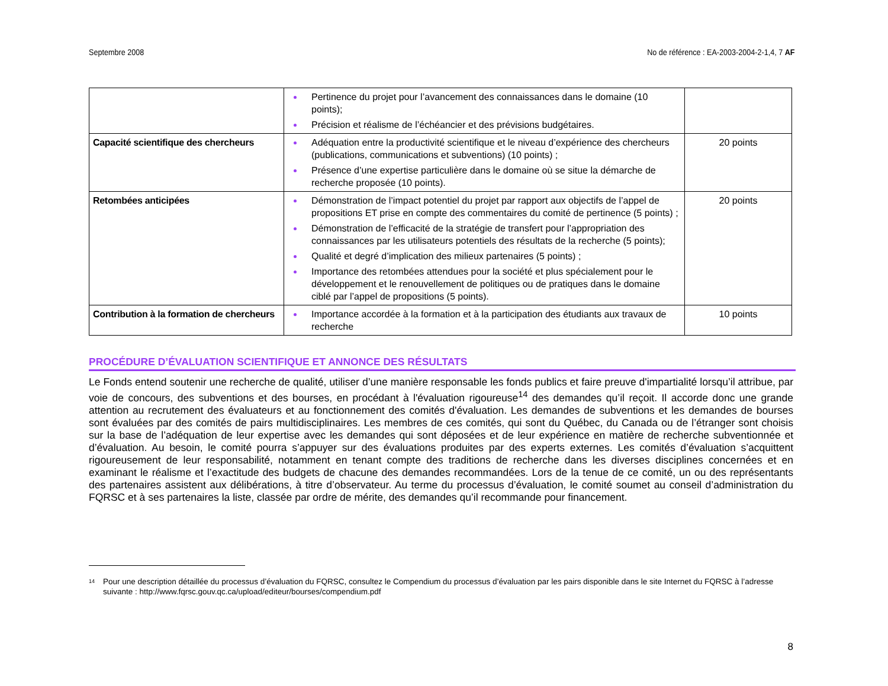Septembre 2008 No de référence : EA-2003-2004-2-1,4, 7 AF
| | Pertinence du projet pour l’avancement des connaissances dans le domaine (10 points); Précision et réalisme de l’échéancier et des prévisions budgétaires. | |
| Capacité scientifique des chercheurs | Adéquation entre la productivité scientifique et le niveau d’expérience des chercheurs (publications, communications et subventions) (10 points) ; Présence d’une expertise particulière dans le domaine où se situe la démarche de recherche proposée (10 points). | 20 points |
| Retombées anticipées | Démonstration de l’impact potentiel du projet par rapport aux objectifs de l’appel de propositions ET prise en compte des commentaires du comité de pertinence (5 points) ; Démonstration de l’efficacité de la stratégie de transfert pour l’appropriation des connaissances par les utilisateurs potentiels des résultats de la recherche (5 points); Qualité et degré d’implication des milieux partenaires (5 points) ; Importance des retombées attendues pour la société et plus spécialement pour le développement et le renouvellement de politiques ou de pratiques dans le domaine ciblé par l’appel de propositions (5 points). | 20 points |
| Contribution à la formation de chercheurs | Importance accordée à la formation et à la participation des étudiants aux travaux de recherche | 10 points |
PROCÉDURE D’ÉVALUATION SCIENTIFIQUE ET ANNONCE DES RÉSULTATS
Le Fonds entend soutenir une recherche de qualité, utiliser d’une manière responsable les fonds publics et faire preuve d'impartialité lorsqu’il attribue, par voie de concours, des subventions et des bourses, en procédant à l'évaluation rigoureuse<sup>14</sup> des demandes qu’il reçoit. Il accorde donc une grande attention au recrutement des évaluateurs et au fonctionnement des comités d'évaluation. Les demandes de subventions et les demandes de bourses sont évaluées par des comités de pairs multidisciplinaires. Les membres de ces comités, qui sont du Québec, du Canada ou de l’étranger sont choisis sur la base de l’adéquation de leur expertise avec les demandes qui sont déposées et de leur expérience en matière de recherche subventionnée et d’évaluation. Au besoin, le comité pourra s’appuyer sur des évaluations produites par des experts externes. Les comités d’évaluation s’acquittent rigoureusement de leur responsabilité, notamment en tenant compte des traditions de recherche dans les diverses disciplines concernées et en examinant le réalisme et l’exactitude des budgets de chacune des demandes recommandées. Lors de la tenue de ce comité, un ou des représentants des partenaires assistent aux délibérations, à titre d’observateur. Au terme du processus d’évaluation, le comité soumet au conseil d’administration du FQRSC et à ses partenaires la liste, classée par ordre de mérite, des demandes qu’il recommande pour financement.
<sup>14</sup> Pour une description détaillée du processus d’évaluation du FQRSC, consultez le Compendium du processus d’évaluation par les pairs disponible dans le site Internet du FQRSC à l’adresse suivante : http://www.fqrsc.gouv.qc.ca/upload/editeur/bourses/compendium.pdf
8